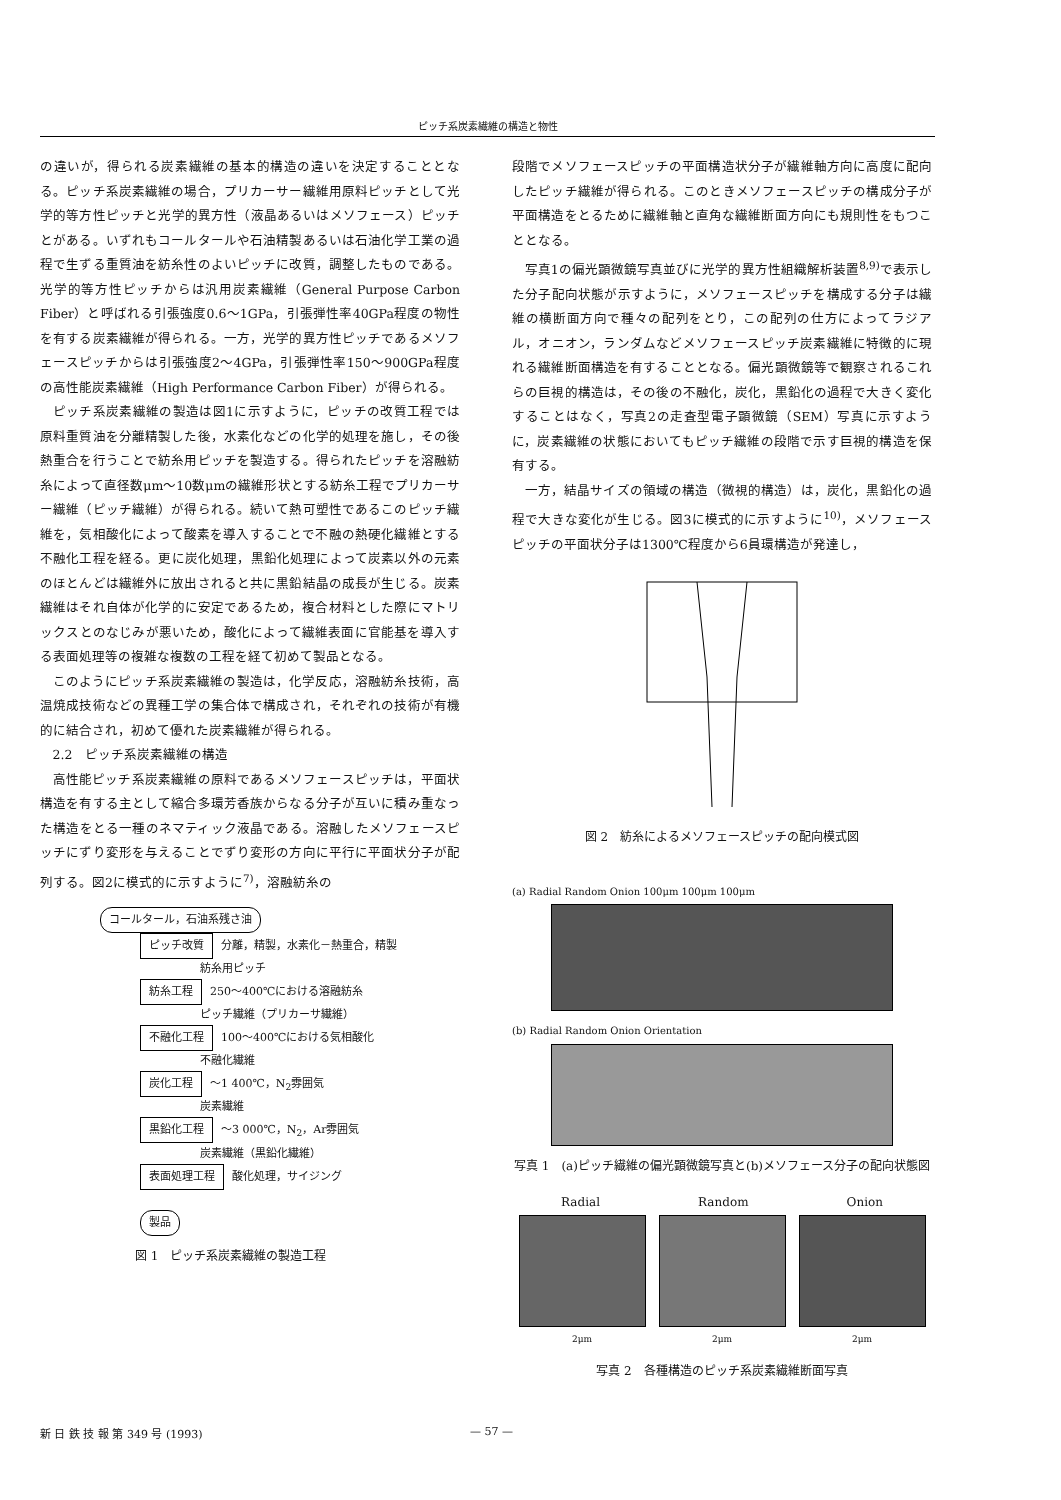ピッチ系炭素繊維の構造と物性
の違いが，得られる炭素繊維の基本的構造の違いを決定することとなる。ピッチ系炭素繊維の場合，プリカーサー繊維用原料ピッチとして光学的等方性ピッチと光学的異方性（液晶あるいはメソフェース）ピッチとがある。いずれもコールタールや石油精製あるいは石油化学工業の過程で生ずる重質油を紡糸性のよいピッチに改質，調整したものである。光学的等方性ピッチからは汎用炭素繊維（General Purpose Carbon Fiber）と呼ばれる引張強度0.6～1GPa，引張弾性率40GPa程度の物性を有する炭素繊維が得られる。一方，光学的異方性ピッチであるメソフェースピッチからは引張強度2～4GPa，引張弾性率150～900GPa程度の高性能炭素繊維（High Performance Carbon Fiber）が得られる。
ピッチ系炭素繊維の製造は図1に示すように，ピッチの改質工程では原料重質油を分離精製した後，水素化などの化学的処理を施し，その後熱重合を行うことで紡糸用ピッチを製造する。得られたピッチを溶融紡糸によって直径数μm～10数μmの繊維形状とする紡糸工程でプリカーサー繊維（ピッチ繊維）が得られる。続いて熱可塑性であるこのピッチ繊維を，気相酸化によって酸素を導入することで不融の熱硬化繊維とする不融化工程を経る。更に炭化処理，黒鉛化処理によって炭素以外の元素のほとんどは繊維外に放出されると共に黒鉛結晶の成長が生じる。炭素繊維はそれ自体が化学的に安定であるため，複合材料とした際にマトリックスとのなじみが悪いため，酸化によって繊維表面に官能基を導入する表面処理等の複雑な複数の工程を経て初めて製品となる。
このようにピッチ系炭素繊維の製造は，化学反応，溶融紡糸技術，高温焼成技術などの異種工学の集合体で構成され，それぞれの技術が有機的に結合され，初めて優れた炭素繊維が得られる。
2.2　ピッチ系炭素繊維の構造
高性能ピッチ系炭素繊維の原料であるメソフェースピッチは，平面状構造を有する主として縮合多環芳香族からなる分子が互いに積み重なった構造をとる一種のネマティック液晶である。溶融したメソフェースピッチにずり変形を与えることでずり変形の方向に平行に平面状分子が配列する。図2に模式的に示すように<sup>7)</sup>，溶融紡糸の
コールタール，石油系残さ油
ピッチ改質 分離，精製，水素化－熱重合，精製
紡糸用ピッチ
紡糸工程 250～400℃における溶融紡糸
ピッチ繊維（プリカーサ繊維）
不融化工程 100～400℃における気相酸化
不融化繊維
炭化工程 ～1 400℃，N<sub>2</sub>雰囲気
炭素繊維
黒鉛化工程 ～3 000℃，N<sub>2</sub>，Ar雰囲気
炭素繊維（黒鉛化繊維）
表面処理工程 酸化処理，サイジング
製品
図 1　ピッチ系炭素繊維の製造工程
段階でメソフェースピッチの平面構造状分子が繊維軸方向に高度に配向したピッチ繊維が得られる。このときメソフェースピッチの構成分子が平面構造をとるために繊維軸と直角な繊維断面方向にも規則性をもつこととなる。
写真1の偏光顕微鏡写真並びに光学的異方性組織解析装置<sup>8,9)</sup>で表示した分子配向状態が示すように，メソフェースピッチを構成する分子は繊維の横断面方向で種々の配列をとり，この配列の仕方によってラジアル，オニオン，ランダムなどメソフェースピッチ炭素繊維に特徴的に現れる繊維断面構造を有することとなる。偏光顕微鏡等で観察されるこれらの巨視的構造は，その後の不融化，炭化，黒鉛化の過程で大きく変化することはなく，写真2の走査型電子顕微鏡（SEM）写真に示すように，炭素繊維の状態においてもピッチ繊維の段階で示す巨視的構造を保有する。
一方，結晶サイズの領域の構造（微視的構造）は，炭化，黒鉛化の過程で大きな変化が生じる。図3に模式的に示すように<sup>10)</sup>，メソフェースピッチの平面状分子は1300℃程度から6員環構造が発達し，
図 2　紡糸によるメソフェースピッチの配向模式図
(a) Radial Random Onion 100μm 100μm 100μm
(b) Radial Random Onion Orientation
写真 1　(a)ピッチ繊維の偏光顕微鏡写真と(b)メソフェース分子の配向状態図
Radial Random Onion
2μm 2μm 2μm
写真 2　各種構造のピッチ系炭素繊維断面写真
新 日 鉄 技 報 第 349 号 (1993) — 57 —